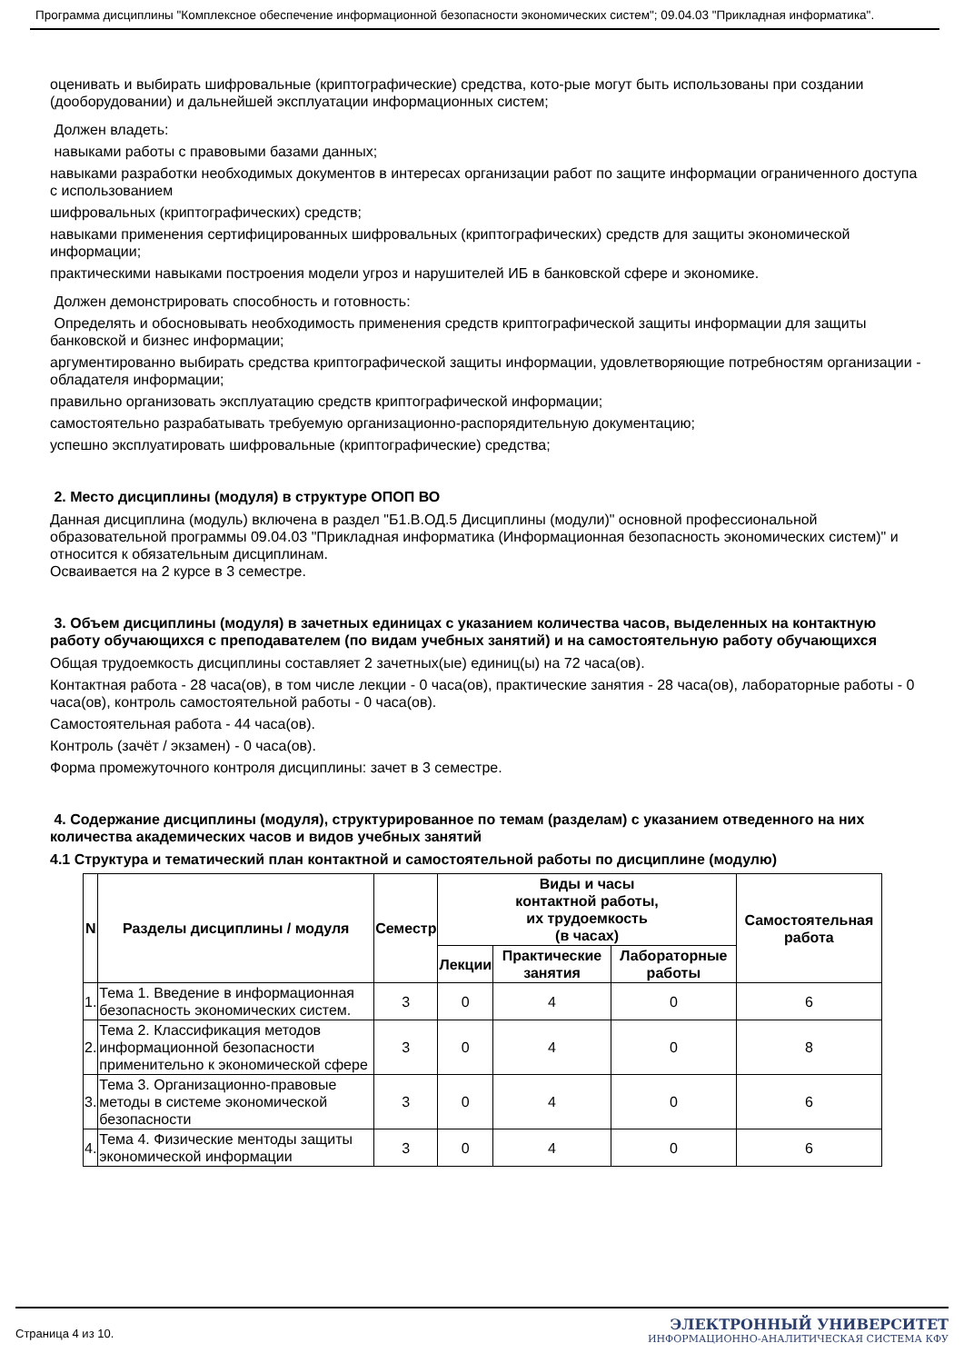Программа дисциплины "Комплексное обеспечение информационной безопасности экономических систем"; 09.04.03 "Прикладная информатика".
оценивать и выбирать шифровальные (криптографические) средства, кото-рые могут быть использованы при создании (дооборудовании) и дальнейшей эксплуатации информационных систем;
Должен владеть:
навыками работы с правовыми базами данных;
навыками разработки необходимых документов в интересах организации работ по защите информации ограниченного доступа с использованием
шифровальных (криптографических) средств;
навыками применения сертифицированных шифровальных (криптографических) средств для защиты экономической информации;
практическими навыками построения модели угроз и нарушителей ИБ в банковской сфере и экономике.
Должен демонстрировать способность и готовность:
Определять и обосновывать необходимость применения средств криптографической защиты информации для защиты банковской и бизнес информации;
аргументированно выбирать средства криптографической защиты информации, удовлетворяющие потребностям организации - обладателя информации;
правильно организовать эксплуатацию средств криптографической информации;
самостоятельно разрабатывать требуемую организационно-распорядительную документацию;
успешно эксплуатировать шифровальные (криптографические) средства;
2. Место дисциплины (модуля) в структуре ОПОП ВО
Данная дисциплина (модуль) включена в раздел "Б1.В.ОД.5 Дисциплины (модули)" основной профессиональной образовательной программы 09.04.03 "Прикладная информатика (Информационная безопасность экономических систем)" и относится к обязательным дисциплинам.
Осваивается на 2 курсе в 3 семестре.
3. Объем дисциплины (модуля) в зачетных единицах с указанием количества часов, выделенных на контактную работу обучающихся с преподавателем (по видам учебных занятий) и на самостоятельную работу обучающихся
Общая трудоемкость дисциплины составляет 2 зачетных(ые) единиц(ы) на 72 часа(ов).
Контактная работа - 28 часа(ов), в том числе лекции - 0 часа(ов), практические занятия - 28 часа(ов), лабораторные работы - 0 часа(ов), контроль самостоятельной работы - 0 часа(ов).
Самостоятельная работа - 44 часа(ов).
Контроль (зачёт / экзамен) - 0 часа(ов).
Форма промежуточного контроля дисциплины: зачет в 3 семестре.
4. Содержание дисциплины (модуля), структурированное по темам (разделам) с указанием отведенного на них количества академических часов и видов учебных занятий
4.1 Структура и тематический план контактной и самостоятельной работы по дисциплине (модулю)
| N | Разделы дисциплины / модуля | Семестр | Виды и часы контактной работы, их трудоемкость (в часах) | | | Самостоятельная работа |
| --- | --- | --- | --- | --- | --- | --- |
| | | | Лекции | Практические занятия | Лабораторные работы | |
| 1. | Тема 1. Введение в информационная безопасность экономических систем. | 3 | 0 | 4 | 0 | 6 |
| 2. | Тема 2. Классификация методов информационной безопасности применительно к экономической сфере | 3 | 0 | 4 | 0 | 8 |
| 3. | Тема 3. Организационно-правовые методы в системе экономической безопасности | 3 | 0 | 4 | 0 | 6 |
| 4. | Тема 4. Физические ментоды защиты экономической информации | 3 | 0 | 4 | 0 | 6 |
Страница 4 из 10.
ЭЛЕКТРОННЫЙ УНИВЕРСИТЕТ
ИНФОРМАЦИОННО-АНАЛИТИЧЕСКАЯ СИСТЕМА КФУ